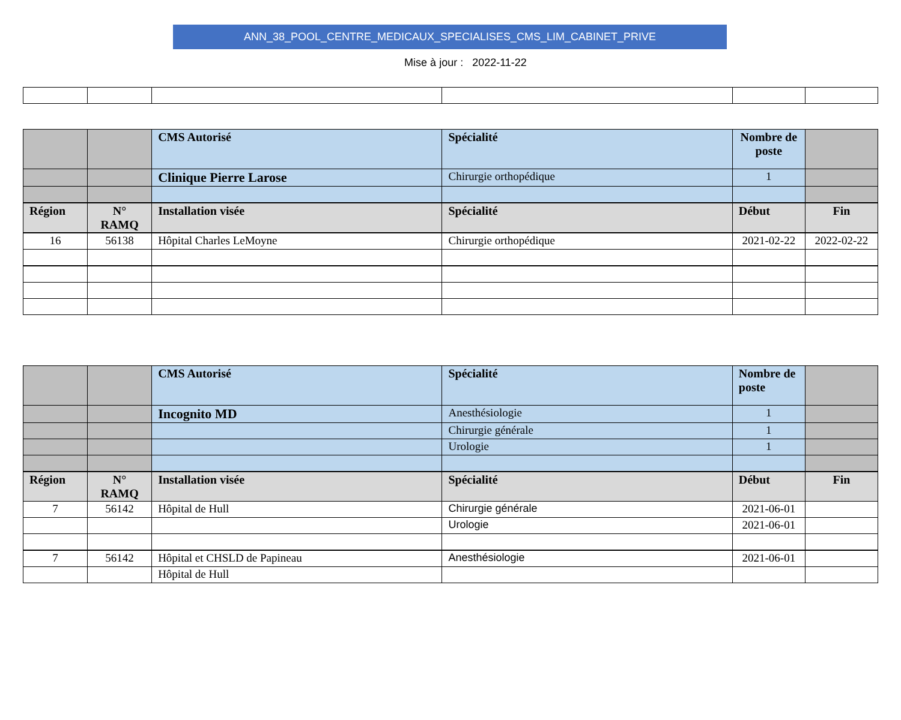ANN_38_POOL_CENTRE_MEDICAUX_SPECIALISES_CMS_LIM_CABINET_PRIVE
Mise à jour : 2022-11-22
| | | CMS Autorisé | Spécialité | Nombre de poste | |
| | | Clinique Pierre Larose | Chirurgie orthopédique | 1 | |
| Région | N° RAMQ | Installation visée | Spécialité | Début | Fin |
| 16 | 56138 | Hôpital Charles LeMoyne | Chirurgie orthopédique | 2021-02-22 | 2022-02-22 |
| | | CMS Autorisé | Spécialité | Nombre de poste | |
| | | Incognito MD | Anesthésiologie | 1 | |
| | | | Chirurgie générale | 1 | |
| | | | Urologie | 1 | |
| Région | N° RAMQ | Installation visée | Spécialité | Début | Fin |
| 7 | 56142 | Hôpital de Hull | Chirurgie générale | 2021-06-01 | |
| | | | Urologie | 2021-06-01 | |
| 7 | 56142 | Hôpital et CHSLD de Papineau | Anesthésiologie | 2021-06-01 | |
| | | Hôpital de Hull | | | |